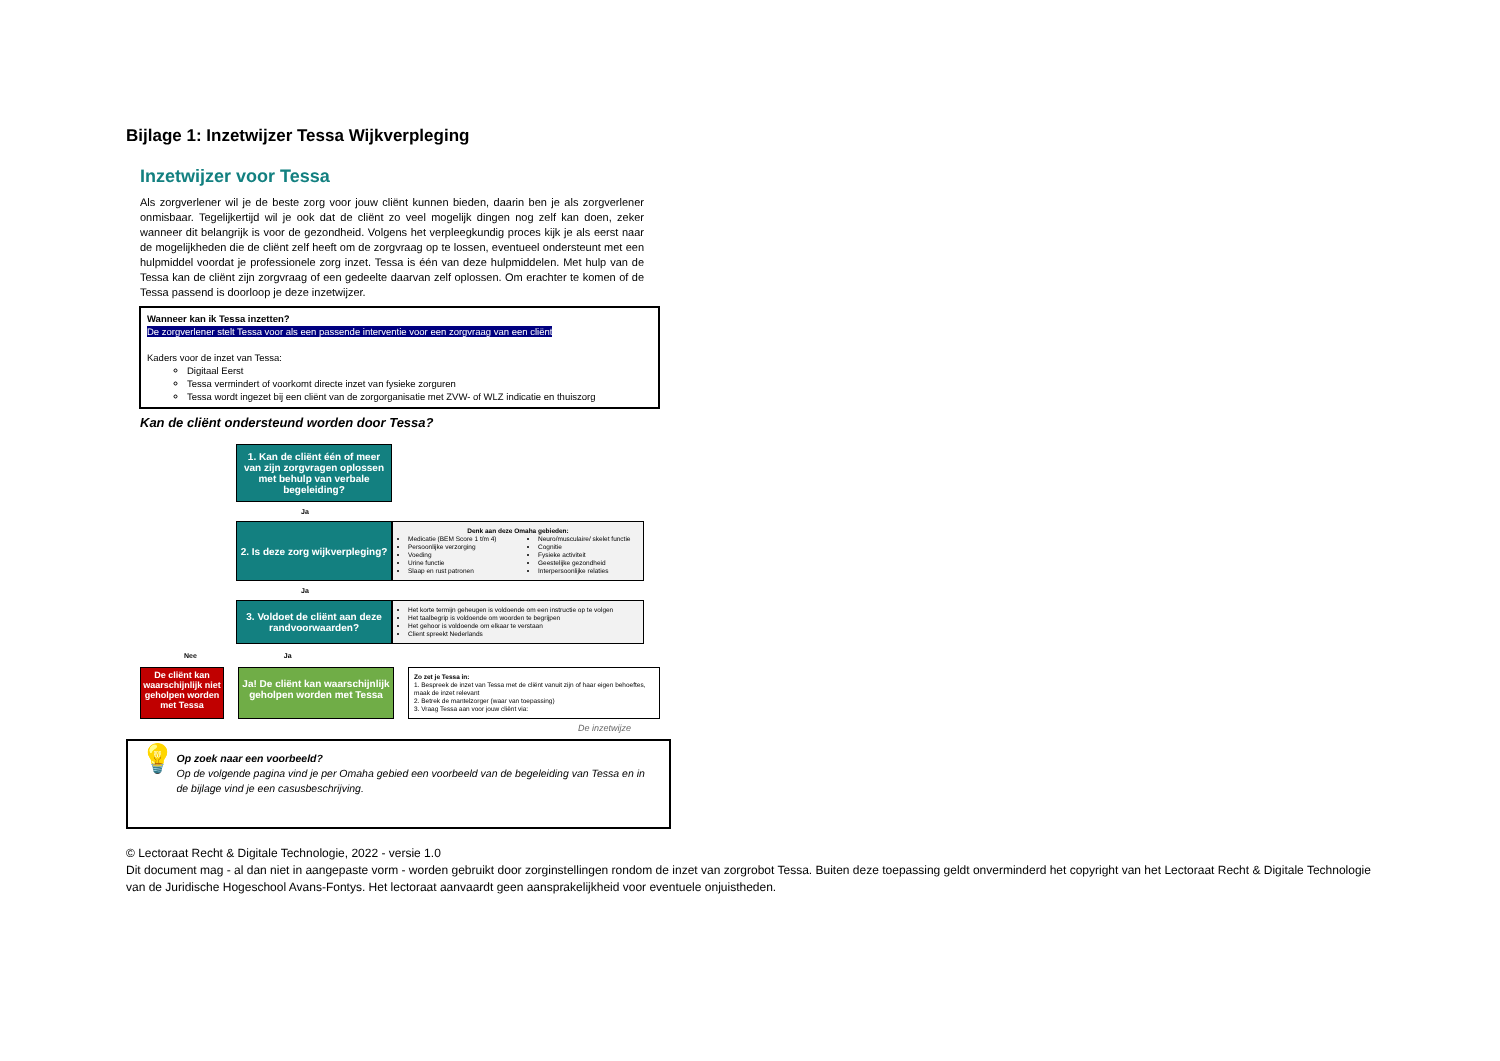Bijlage 1: Inzetwijzer Tessa Wijkverpleging
Inzetwijzer voor Tessa
Als zorgverlener wil je de beste zorg voor jouw cliënt kunnen bieden, daarin ben je als zorgverlener onmisbaar. Tegelijkertijd wil je ook dat de cliënt zo veel mogelijk dingen nog zelf kan doen, zeker wanneer dit belangrijk is voor de gezondheid. Volgens het verpleegkundig proces kijk je als eerst naar de mogelijkheden die de cliënt zelf heeft om de zorgvraag op te lossen, eventueel ondersteunt met een hulpmiddel voordat je professionele zorg inzet. Tessa is één van deze hulpmiddelen. Met hulp van de Tessa kan de cliënt zijn zorgvraag of een gedeelte daarvan zelf oplossen. Om erachter te komen of de Tessa passend is doorloop je deze inzetwijzer.
Wanneer kan ik Tessa inzetten?
De zorgverlener stelt Tessa voor als een passende interventie voor een zorgvraag van een cliënt
Kaders voor de inzet van Tessa:
Digitaal Eerst
Tessa vermindert of voorkomt directe inzet van fysieke zorguren
Tessa wordt ingezet bij een cliënt van de zorgorganisatie met ZVW- of WLZ indicatie en thuiszorg
Kan de cliënt ondersteund worden door Tessa?
1. Kan de cliënt één of meer van zijn zorgvragen oplossen met behulp van verbale begeleiding?
Ja
2. Is deze zorg wijkverpleging?
Denk aan deze Omaha gebieden:
Medicatie (BEM Score 1 t/m 4)
Persoonlijke verzorging
Voeding
Urine functie
Slaap en rust patronen
Neuro/musculaire/ skelet functie
Cognitie
Fysieke activiteit
Geestelijke gezondheid
Interpersoonlijke relaties
Ja
3. Voldoet de cliënt aan deze randvoorwaarden?
Het korte termijn geheugen is voldoende om een instructie op te volgen
Het taalbegrip is voldoende om woorden te begrijpen
Het gehoor is voldoende om elkaar te verstaan
Client spreekt Nederlands
Nee Ja
De cliënt kan waarschijnlijk niet geholpen worden met Tessa
Ja! De cliënt kan waarschijnlijk geholpen worden met Tessa
Zo zet je Tessa in:
1. Bespreek de inzet van Tessa met de cliënt vanuit zijn of haar eigen behoeftes, maak de inzet relevant
2. Betrek de mantelzorger (waar van toepassing)
3. Vraag Tessa aan voor jouw cliënt via:
De inzetwijze
💡
Op zoek naar een voorbeeld?
Op de volgende pagina vind je per Omaha gebied een voorbeeld van de begeleiding van Tessa en in de bijlage vind je een casusbeschrijving.
© Lectoraat Recht & Digitale Technologie, 2022 - versie 1.0
Dit document mag - al dan niet in aangepaste vorm - worden gebruikt door zorginstellingen rondom de inzet van zorgrobot Tessa. Buiten deze toepassing geldt onverminderd het copyright van het Lectoraat Recht & Digitale Technologie van de Juridische Hogeschool Avans-Fontys. Het lectoraat aanvaardt geen aansprakelijkheid voor eventuele onjuistheden.